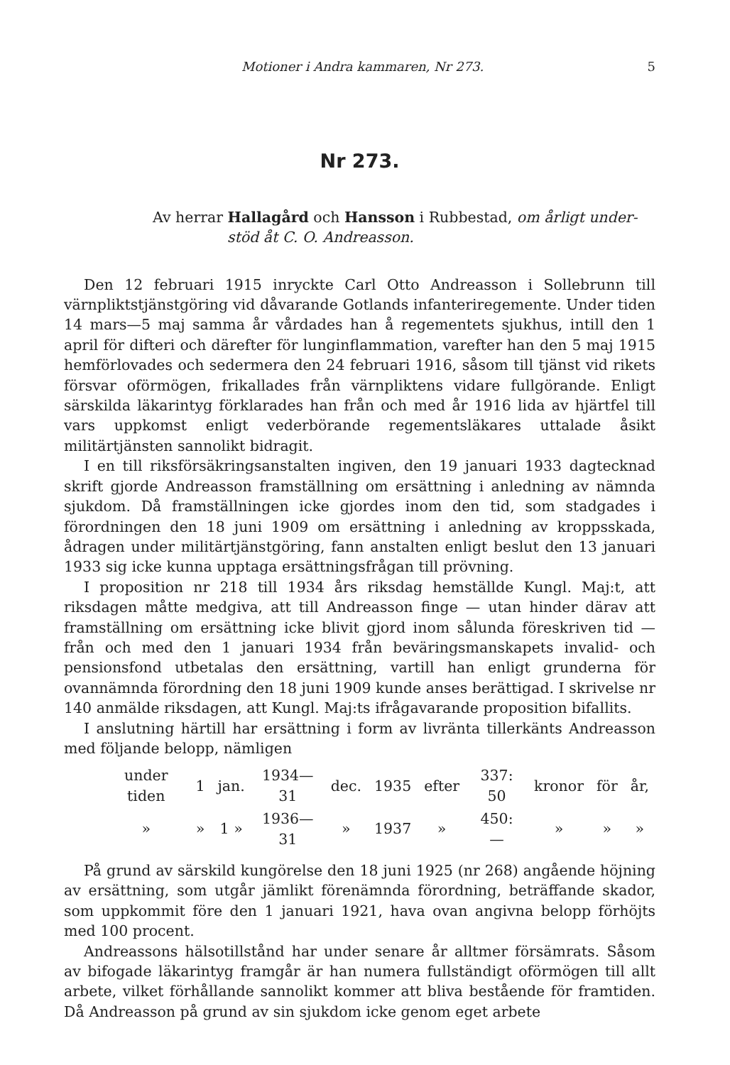Motioner i Andra kammaren, Nr 273. 5
Nr 273.
Av herrar Hallagård och Hansson i Rubbestad, om årligt under-
stöd åt C. O. Andreasson.
Den 12 februari 1915 inryckte Carl Otto Andreasson i Sollebrunn till värnpliktstjänstgöring vid dåvarande Gotlands infanteriregemente. Under tiden 14 mars—5 maj samma år vårdades han å regementets sjukhus, intill den 1 april för difteri och därefter för lunginflammation, varefter han den 5 maj 1915 hemförlovades och sedermera den 24 februari 1916, såsom till tjänst vid rikets försvar oförmögen, frikallades från värnpliktens vidare fullgörande. Enligt särskilda läkarintyg förklarades han från och med år 1916 lida av hjärtfel till vars uppkomst enligt vederbörande regementsläkares uttalade åsikt militärtjänsten sannolikt bidragit.
I en till riksförsäkringsanstalten ingiven, den 19 januari 1933 dagtecknad skrift gjorde Andreasson framställning om ersättning i anledning av nämnda sjukdom. Då framställningen icke gjordes inom den tid, som stadgades i förordningen den 18 juni 1909 om ersättning i anledning av kroppsskada, ådragen under militärtjänstgöring, fann anstalten enligt beslut den 13 januari 1933 sig icke kunna upptaga ersättningsfrågan till prövning.
I proposition nr 218 till 1934 års riksdag hemställde Kungl. Maj:t, att riksdagen måtte medgiva, att till Andreasson finge — utan hinder därav att framställning om ersättning icke blivit gjord inom sålunda föreskriven tid — från och med den 1 januari 1934 från beväringsmanskapets invalid- och pensionsfond utbetalas den ersättning, vartill han enligt grunderna för ovannämnda förordning den 18 juni 1909 kunde anses berättigad. I skrivelse nr 140 anmälde riksdagen, att Kungl. Maj:ts ifrågavarande proposition bifallits.
I anslutning härtill har ersättning i form av livränta tillerkänts Andreasson med följande belopp, nämligen
| under tiden | 1 | jan. | 1934—31 | dec. | 1935 | efter | 337: 50 | kronor | för | år, |
| » | » | 1 » | 1936—31 | » | 1937 | » | 450: — | » | » | » |
På grund av särskild kungörelse den 18 juni 1925 (nr 268) angående höjning av ersättning, som utgår jämlikt förenämnda förordning, beträffande skador, som uppkommit före den 1 januari 1921, hava ovan angivna belopp förhöjts med 100 procent.
Andreassons hälsotillstånd har under senare år alltmer försämrats. Såsom av bifogade läkarintyg framgår är han numera fullständigt oförmögen till allt arbete, vilket förhållande sannolikt kommer att bliva bestående för framtiden. Då Andreasson på grund av sin sjukdom icke genom eget arbete